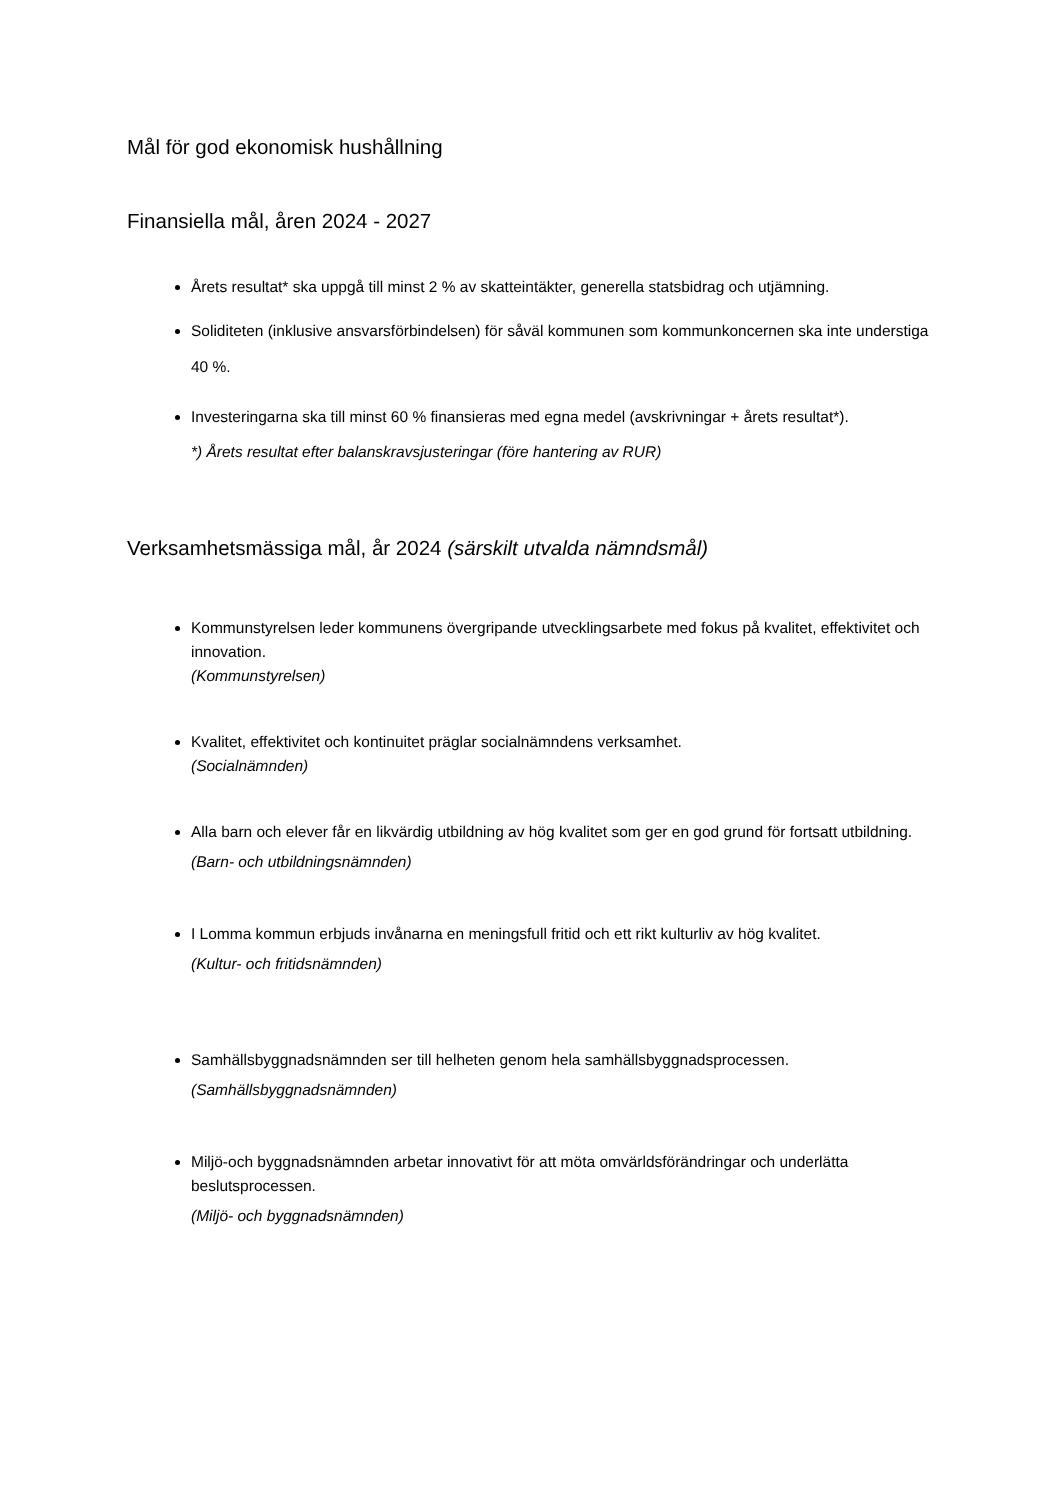Mål för god ekonomisk hushållning
Finansiella mål, åren 2024 - 2027
Årets resultat* ska uppgå till minst 2 % av skatteintäkter, generella statsbidrag och utjämning.
Soliditeten (inklusive ansvarsförbindelsen) för såväl kommunen som kommunkoncernen ska inte understiga 40 %.
Investeringarna ska till minst 60 % finansieras med egna medel (avskrivningar + årets resultat*).
*) Årets resultat efter balanskravsjusteringar (före hantering av RUR)
Verksamhetsmässiga mål, år 2024 (särskilt utvalda nämndsmål)
Kommunstyrelsen leder kommunens övergripande utvecklingsarbete med fokus på kvalitet, effektivitet och innovation.
(Kommunstyrelsen)
Kvalitet, effektivitet och kontinuitet präglar socialnämndens verksamhet.
(Socialnämnden)
Alla barn och elever får en likvärdig utbildning av hög kvalitet som ger en god grund för fortsatt utbildning.
(Barn- och utbildningsnämnden)
I Lomma kommun erbjuds invånarna en meningsfull fritid och ett rikt kulturliv av hög kvalitet.
(Kultur- och fritidsnämnden)
Samhällsbyggnadsnämnden ser till helheten genom hela samhällsbyggnadsprocessen.
(Samhällsbyggnadsnämnden)
Miljö-och byggnadsnämnden arbetar innovativt för att möta omvärldsförändringar och underlätta beslutsprocessen.
(Miljö- och byggnadsnämnden)